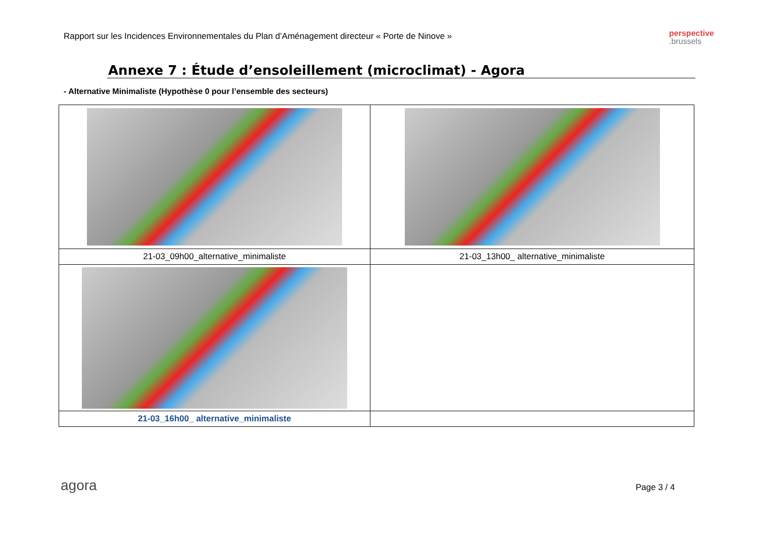Rapport sur les Incidences Environnementales du Plan d’Aménagement directeur « Porte de Ninove »
perspective
.brussels
Annexe 7 : Étude d’ensoleillement (microclimat) - Agora
- Alternative Minimaliste (Hypothèse 0 pour l’ensemble des secteurs)
| 21-03_09h00_alternative_minimaliste | 21-03_13h00_ alternative_minimaliste |
| 21-03_16h00_ alternative_minimaliste | |
agora Page 3 / 4